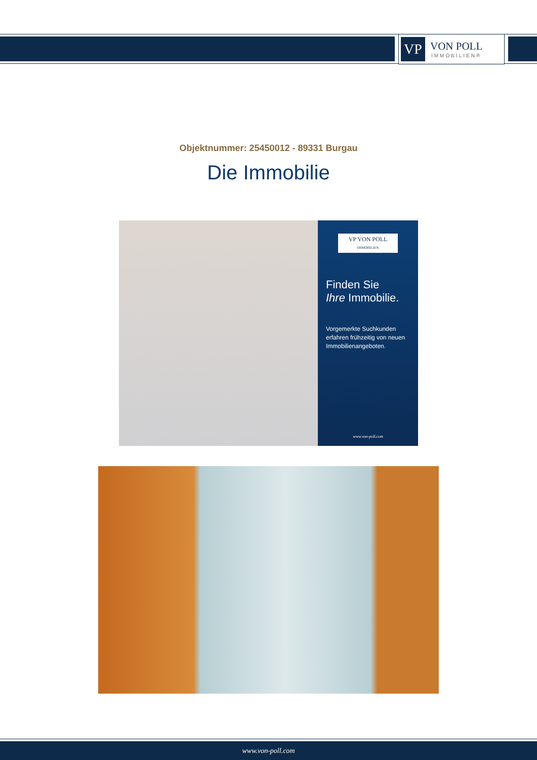VP
VON POLL
IMMOBILIEN®
Objektnummer: 25450012 - 89331 Burgau
Die Immobilie
VP VON POLL
IMMOBILIEN
Finden Sie
Ihre Immobilie.
Vorgemerkte Suchkunden erfahren frühzeitig von neuen Immobilienangeboten.
www.von-poll.com
www.von-poll.com